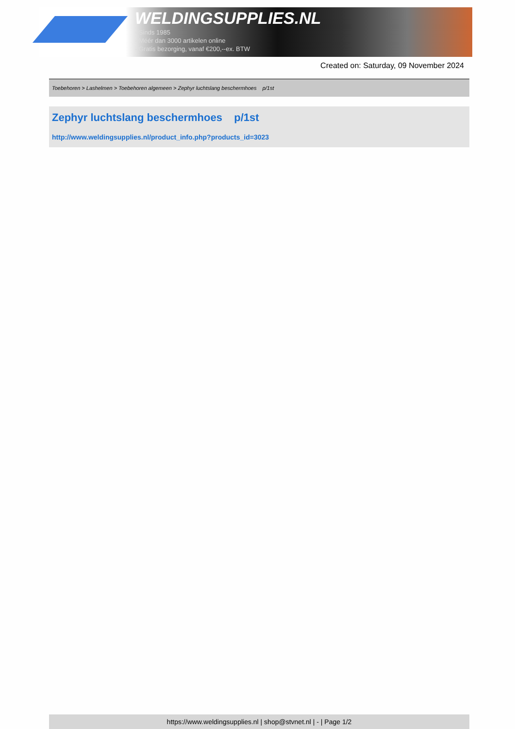WELDINGSUPPLIES.NL
- Sinds 1985
- Méér dan 3000 artikelen online
- Gratis bezorging, vanaf €200,--ex. BTW
Created on: Saturday, 09 November 2024
Toebehoren > Lashelmen > Toebehoren algemeen > Zephyr luchtslang beschermhoes p/1st
Zephyr luchtslang beschermhoes p/1st
http://www.weldingsupplies.nl/product_info.php?products_id=3023
https://www.weldingsupplies.nl | shop@stvnet.nl | - | Page 1/2